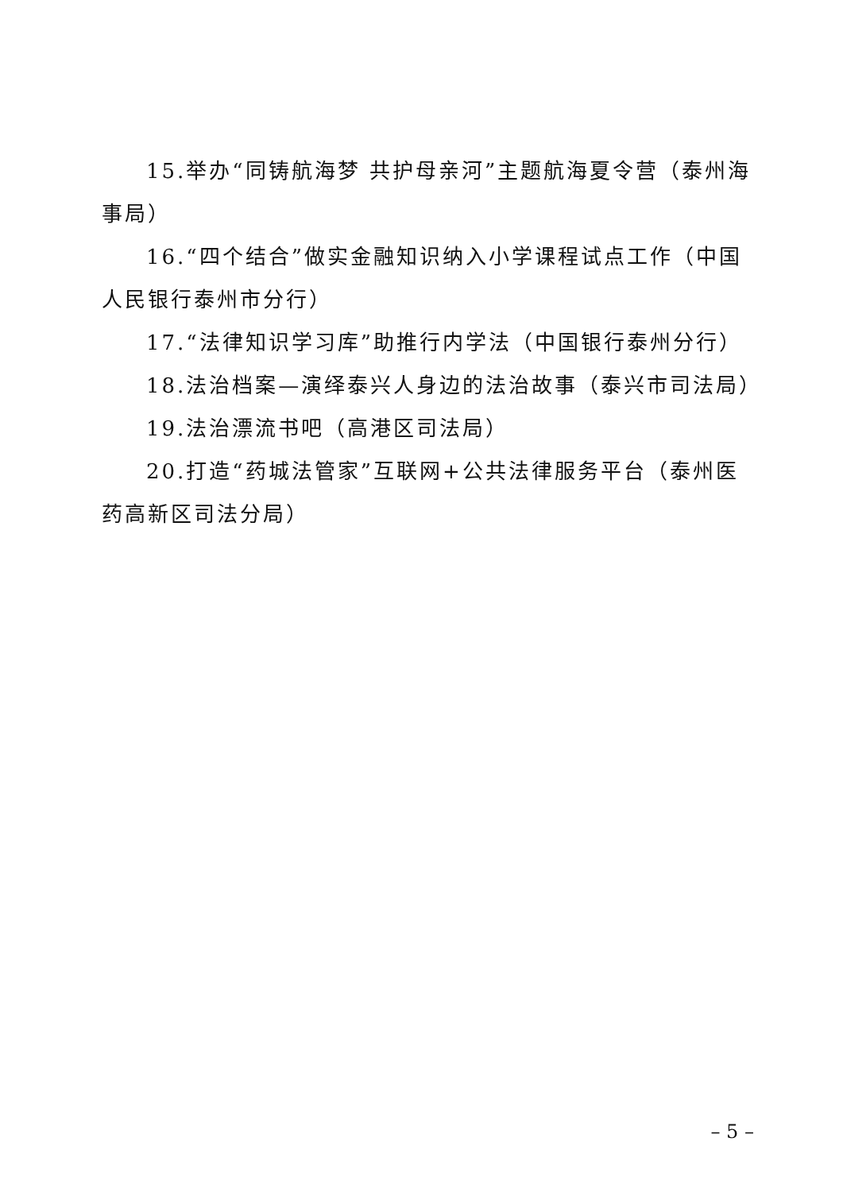15.举办“同铸航海梦 共护母亲河”主题航海夏令营（泰州海事局）
16.“四个结合”做实金融知识纳入小学课程试点工作（中国人民银行泰州市分行）
17.“法律知识学习库”助推行内学法（中国银行泰州分行）
18.法治档案—演绎泰兴人身边的法治故事（泰兴市司法局）
19.法治漂流书吧（高港区司法局）
20.打造“药城法管家”互联网+公共法律服务平台（泰州医药高新区司法分局）
– 5 –